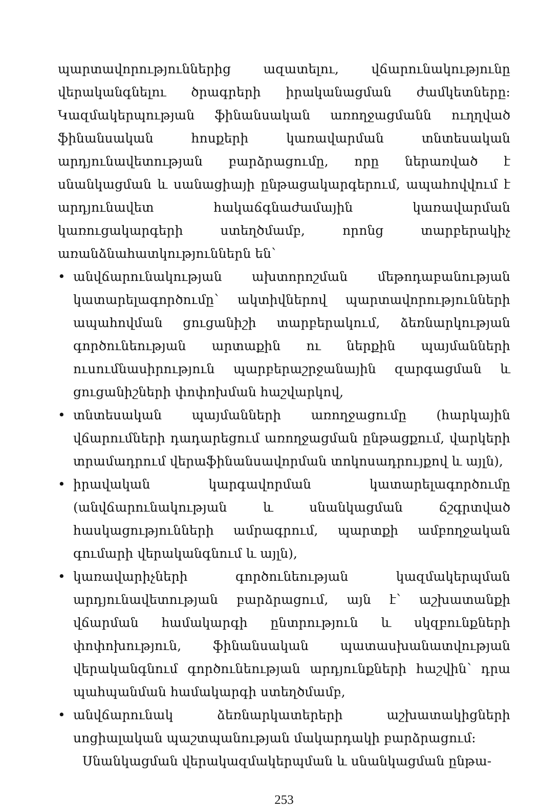պարտավորություններից ազատելու, վճարունակությունը վերականգնելու ծրագրերի իրականացման ժամկետները: Կազմակերպության ֆինանսական առողջացմանն ուղղված ֆինանսական հոսքերի կառավարման տնտեսական արդյունավետության բարձրացումը, որը ներառված է սնանկացման և սանացիայի ընթացակարգերում, ապահովվում է արդյունավետ հակաճգնաժամային կառավարման կառուցակարգերի ստեղծմամբ, որոնց տարբերակիչ առանձնահատկություններն են՝
• անվճարունակության ախտորոշման մեթոդաբանության կատարելագործումը՝ ակտիվներով պարտավորությունների ապահովման ցուցանիշի տարբերակում, ձեռնարկության գործունեության արտաքին ու ներքին պայմանների ուսումնասիրություն պարբերաշրջանային զարգացման և ցուցանիշների փոփոխման հաշվարկով,
• տնտեսական պայմանների առողջացումը (հարկային վճարումների դադարեցում առողջացման ընթացքում, վարկերի տրամադրում վերաֆինանսավորման տոկոսադրույքով և այլն),
• իրավական կարգավորման կատարելագործումը (անվճարունակության և սնանկացման ճշգրտված հասկացությունների ամրագրում, պարտքի ամբողջական գումարի վերականգնում և այլն),
• կառավարիչների գործունեության կազմակերպման արդյունավետության բարձրացում, այն է՝ աշխատանքի վճարման համակարգի ընտրություն և սկզբունքների փոփոխություն, ֆինանսական պատասխանատվության վերականգնում գործունեության արդյունքների հաշվին՝ դրա պահպանման համակարգի ստեղծմամբ,
• անվճարունակ ձեռնարկատերերի աշխատակիցների սոցիալական պաշտպանության մակարդակի բարձրացում:
Սնանկացման վերակազմակերպման և սնանկացման ընթա-
253